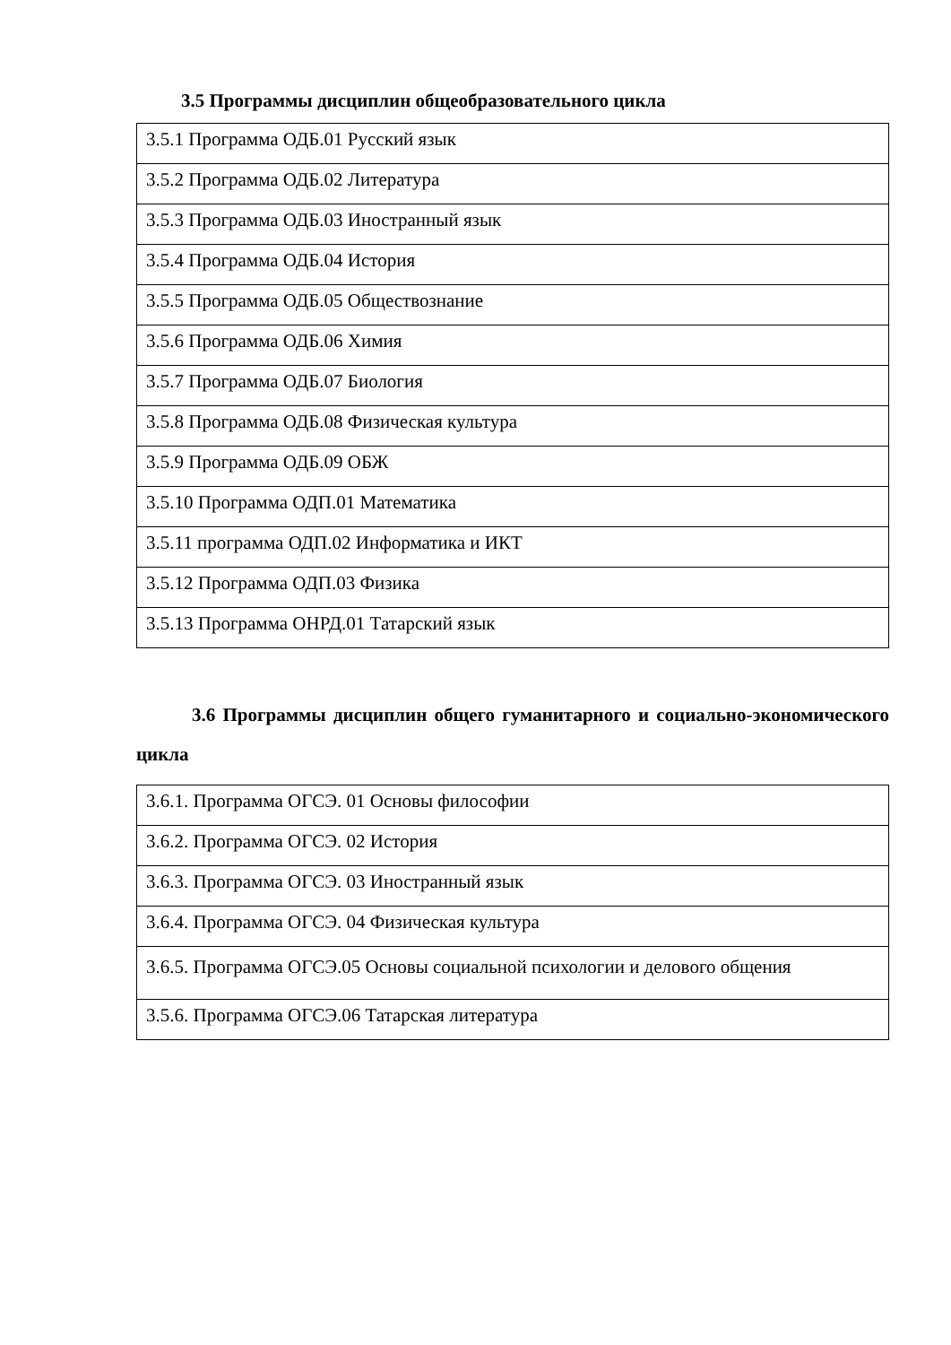3.5 Программы дисциплин общеобразовательного цикла
| 3.5.1 Программа ОДБ.01 Русский язык |
| 3.5.2 Программа ОДБ.02 Литература |
| 3.5.3 Программа ОДБ.03 Иностранный язык |
| 3.5.4 Программа ОДБ.04 История |
| 3.5.5 Программа ОДБ.05 Обществознание |
| 3.5.6 Программа ОДБ.06 Химия |
| 3.5.7 Программа ОДБ.07 Биология |
| 3.5.8 Программа ОДБ.08 Физическая культура |
| 3.5.9 Программа ОДБ.09 ОБЖ |
| 3.5.10 Программа ОДП.01 Математика |
| 3.5.11 программа ОДП.02 Информатика и ИКТ |
| 3.5.12 Программа ОДП.03 Физика |
| 3.5.13 Программа ОНРД.01 Татарский язык |
3.6 Программы дисциплин общего гуманитарного и социально-экономического цикла
| 3.6.1. Программа ОГСЭ. 01 Основы философии |
| 3.6.2. Программа ОГСЭ. 02 История |
| 3.6.3. Программа ОГСЭ. 03 Иностранный язык |
| 3.6.4. Программа ОГСЭ. 04 Физическая культура |
| 3.6.5. Программа ОГСЭ.05 Основы социальной психологии и делового общения |
| 3.5.6. Программа ОГСЭ.06 Татарская литература |